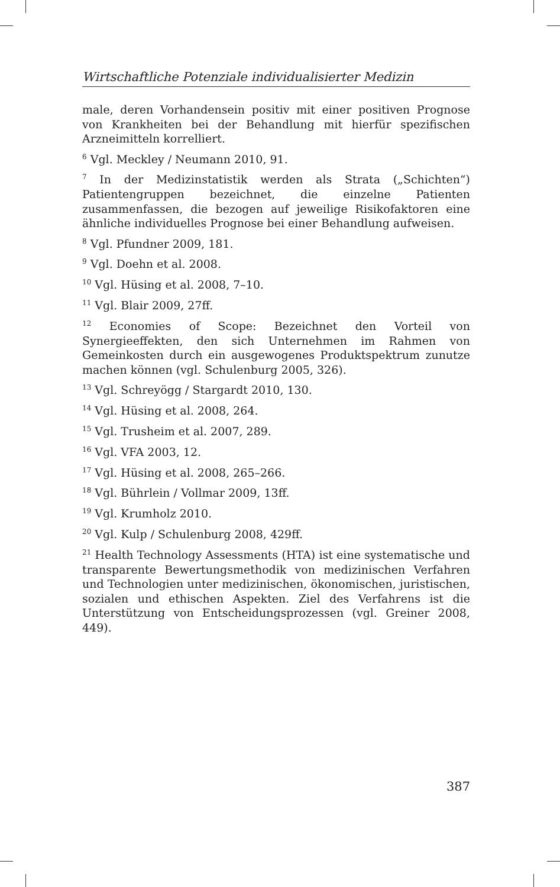Wirtschaftliche Potenziale individualisierter Medizin
male, deren Vorhandensein positiv mit einer positiven Prognose von Krankheiten bei der Behandlung mit hierfür spezifischen Arzneimitteln korrelliert.
<sup>6</sup> Vgl. Meckley / Neumann 2010, 91.
<sup>7</sup> In der Medizinstatistik werden als Strata („Schichten“) Patientengruppen bezeichnet, die einzelne Patienten zusammenfassen, die bezogen auf jeweilige Risikofaktoren eine ähnliche individuelles Prognose bei einer Behandlung aufweisen.
<sup>8</sup> Vgl. Pfundner 2009, 181.
<sup>9</sup> Vgl. Doehn et al. 2008.
<sup>10</sup> Vgl. Hüsing et al. 2008, 7–10.
<sup>11</sup> Vgl. Blair 2009, 27ff.
<sup>12</sup> Economies of Scope: Bezeichnet den Vorteil von Synergieeffekten, den sich Unternehmen im Rahmen von Gemeinkosten durch ein ausgewogenes Produktspektrum zunutze machen können (vgl. Schulenburg 2005, 326).
<sup>13</sup> Vgl. Schreyögg / Stargardt 2010, 130.
<sup>14</sup> Vgl. Hüsing et al. 2008, 264.
<sup>15</sup> Vgl. Trusheim et al. 2007, 289.
<sup>16</sup> Vgl. VFA 2003, 12.
<sup>17</sup> Vgl. Hüsing et al. 2008, 265–266.
<sup>18</sup> Vgl. Bührlein / Vollmar 2009, 13ff.
<sup>19</sup> Vgl. Krumholz 2010.
<sup>20</sup> Vgl. Kulp / Schulenburg 2008, 429ff.
<sup>21</sup> Health Technology Assessments (HTA) ist eine systematische und transparente Bewertungsmethodik von medizinischen Verfahren und Technologien unter medizinischen, ökonomischen, juristischen, sozialen und ethischen Aspekten. Ziel des Verfahrens ist die Unterstützung von Entscheidungsprozessen (vgl. Greiner 2008, 449).
387